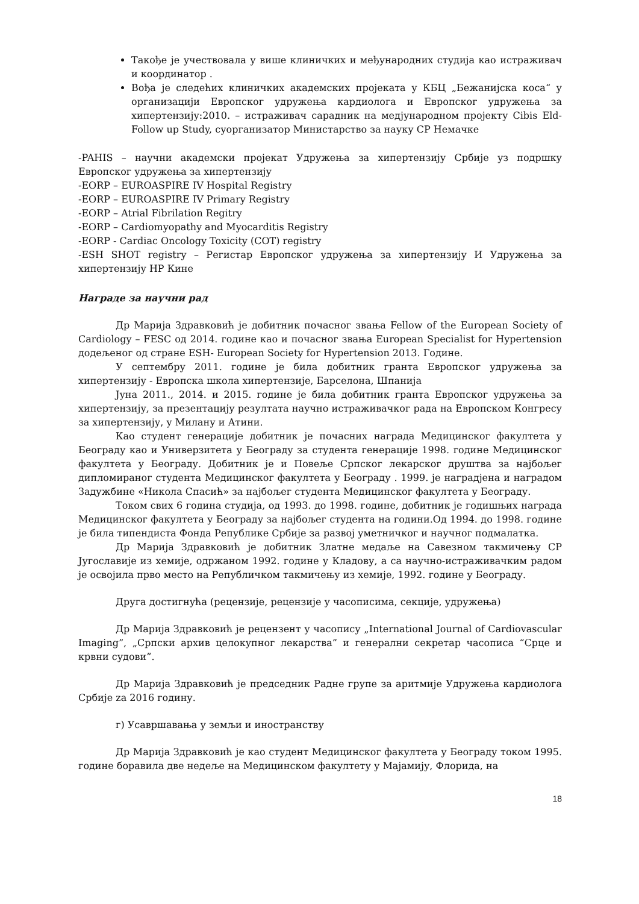Такође је учествовала у више клиничких и међународних студија као истраживач и координатор .
Вођа је следећих клиничких академских пројеката у КБЦ „Бежанијска коса“ у организацији Европског удружења кардиолога и Европског удружења за хипертензију:2010. – истраживач сарадник на медјународном пројекту Cibis Eld- Follow up Study, суорганизатор Министарство за науку СР Немачке
-PAHIS – научни академски пројекат Удружења за хипертензију Србије уз подршку Европског удружења за хипертензију
-EORP – EUROASPIRE IV Hospital Registry
-EORP – EUROASPIRE IV Primary Registry
-EORP – Atrial Fibrilation Regitry
-EORP – Cardiomyopathy and Myocarditis Registry
-EORP - Cardiac Oncology Toxicity (COT) registry
-ESH SHOT registry – Регистар Европског удружења за хипертензију И Удружења за хипертензију НР Кине
Награде за научни рад
Др Марија Здравковић је добитник почасног звања Fellow of the European Society of Cardiology – FESC од 2014. године као и почасног звања European Specialist for Hypertension додељеног од стране ESH- European Society for Hypertension 2013. Године.
У септембру 2011. године је била добитник гранта Европског удружења за хипертензију - Европска школа хипертензије, Барселона, Шпанија
Јуна 2011., 2014. и 2015. године је била добитник гранта Европског удружења за хипертензију, за презентацију резултата научно истраживачког рада на Европском Конгресу за хипертензију, у Милану и Атини.
Као студент генерације добитник је почасних награда Медицинског факултета у Београду као и Универзитета у Београду за студента генерације 1998. године Медицинског факултета у Београду. Добитник је и Повеље Српског лекарског друштва за најбољег дипломираног студента Медицинског факултета у Београду . 1999. је наградјена и наградом Задужбине «Никола Спасић» за најбољег студента Медицинског факултета у Београду.
Током свих 6 година студија, од 1993. до 1998. године, добитник је годишњих награда Медицинског факултета у Београду за најбољег студента на години.Од 1994. до 1998. године је била типендиста Фонда Републике Србије за развој уметничког и научног подмалатка.
Др Марија Здравковић је добитник Златне медаље на Савезном такмичењу СР Југославије из хемије, одржаном 1992. године у Кладову, а са научно-истраживачким радом је освојила прво место на Републичком такмичењу из хемије, 1992. године у Београду.
Друга достигнућа (рецензије, рецензије у часописима, секције, удружења)
Др Марија Здравковић је рецензент у часопису „International Journal of Cardiovascular Imaging”, „Српски архив целокупног лекарства” и генерални секретар часописа “Срце и крвни судови”.
Др Марија Здравковић је председник Радне групе за аритмије Удружења кардиолога Србије za 2016 годину.
г) Усавршавања у земљи и иностранству
Др Марија Здравковић је као студент Медицинског факултета у Београду током 1995. године боравила две недеље на Медицинском факултету у Мајамију, Флорида, на
18